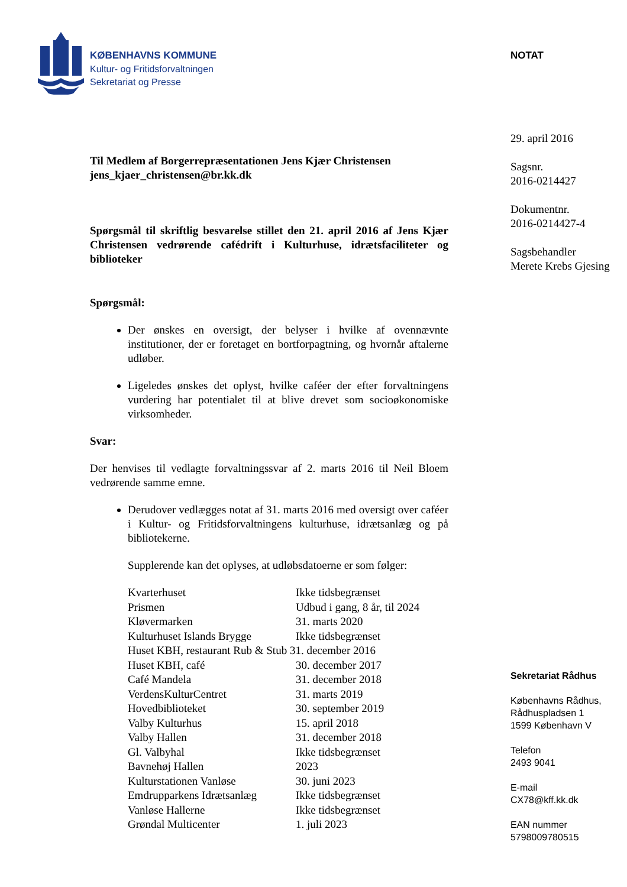KØBENHAVNS KOMMUNE
Kultur- og Fritidsforvaltningen
Sekretariat og Presse
Til Medlem af Borgerrepræsentationen Jens Kjær Christensen
jens_kjaer_christensen@br.kk.dk
Spørgsmål til skriftlig besvarelse stillet den 21. april 2016 af Jens Kjær Christensen vedrørende cafédrift i Kulturhuse, idrætsfaciliteter og biblioteker
Spørgsmål:
Der ønskes en oversigt, der belyser i hvilke af ovennævnte institutioner, der er foretaget en bortforpagtning, og hvornår aftalerne udløber.
Ligeledes ønskes det oplyst, hvilke caféer der efter forvaltningens vurdering har potentialet til at blive drevet som socioøkonomiske virksomheder.
Svar:
Der henvises til vedlagte forvaltningssvar af 2. marts 2016 til Neil Bloem vedrørende samme emne.
Derudover vedlægges notat af 31. marts 2016 med oversigt over caféer i Kultur- og Fritidsforvaltningens kulturhuse, idrætsanlæg og på bibliotekerne.
Supplerende kan det oplyses, at udløbsdatoerne er som følger:
| Kvarterhuset | Ikke tidsbegrænset |
| Prismen | Udbud i gang, 8 år, til 2024 |
| Kløvermarken | 31. marts 2020 |
| Kulturhuset Islands Brygge | Ikke tidsbegrænset |
| Huset KBH, restaurant Rub & Stub 31. december 2016 | |
| Huset KBH, café | 30. december 2017 |
| Café Mandela | 31. december 2018 |
| VerdensKulturCentret | 31. marts 2019 |
| Hovedbiblioteket | 30. september 2019 |
| Valby Kulturhus | 15. april 2018 |
| Valby Hallen | 31. december 2018 |
| Gl. Valbyhal | Ikke tidsbegrænset |
| Bavnehøj Hallen | 2023 |
| Kulturstationen Vanløse | 30. juni 2023 |
| Emdrupparkens Idrætsanlæg | Ikke tidsbegrænset |
| Vanløse Hallerne | Ikke tidsbegrænset |
| Grøndal Multicenter | 1. juli 2023 |
NOTAT
29. april 2016
Sagsnr.
2016-0214427
Dokumentnr.
2016-0214427-4
Sagsbehandler
Merete Krebs Gjesing
Sekretariat Rådhus
Københavns Rådhus,
Rådhuspladsen 1
1599 København V
Telefon
2493 9041
E-mail
CX78@kff.kk.dk
EAN nummer
5798009780515